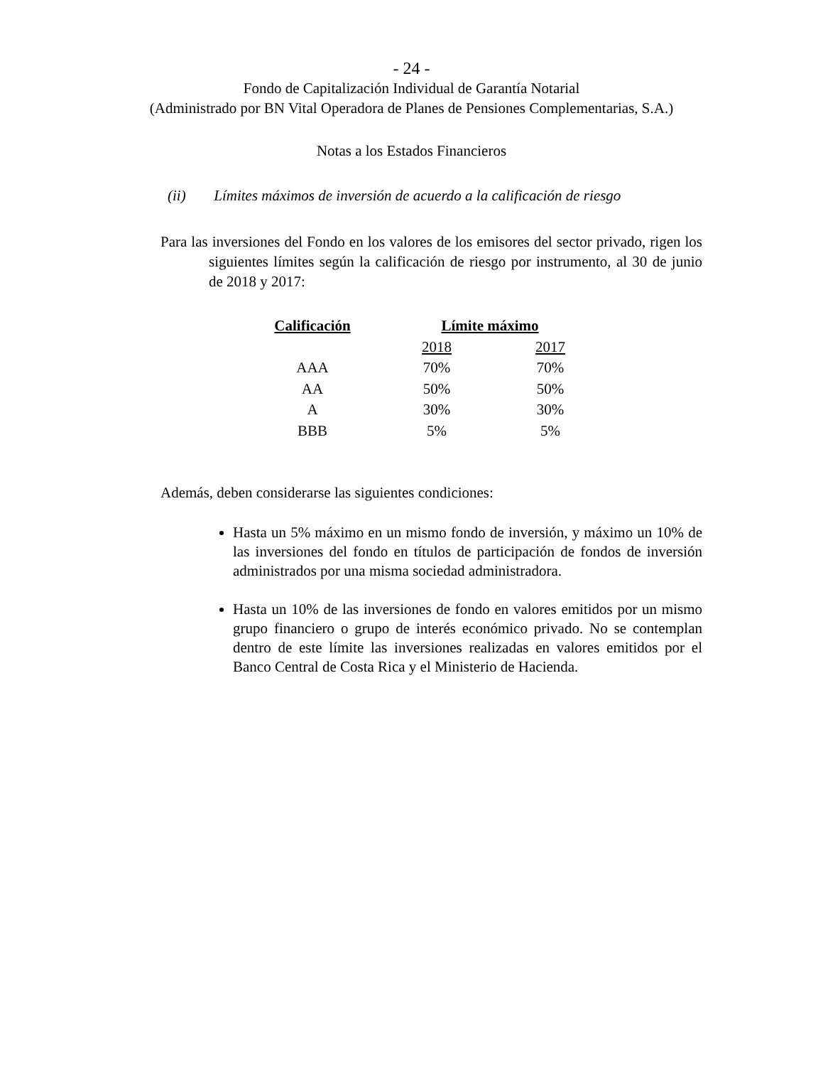- 24 -
Fondo de Capitalización Individual de Garantía Notarial
(Administrado por BN Vital Operadora de Planes de Pensiones Complementarias, S.A.)
Notas a los Estados Financieros
(ii) Límites máximos de inversión de acuerdo a la calificación de riesgo
Para las inversiones del Fondo en los valores de los emisores del sector privado, rigen los siguientes límites según la calificación de riesgo por instrumento, al 30 de junio de 2018 y 2017:
| Calificación | Límite máximo | |
| --- | --- | --- |
| | 2018 | 2017 |
| AAA | 70% | 70% |
| AA | 50% | 50% |
| A | 30% | 30% |
| BBB | 5% | 5% |
Además, deben considerarse las siguientes condiciones:
Hasta un 5% máximo en un mismo fondo de inversión, y máximo un 10% de las inversiones del fondo en títulos de participación de fondos de inversión administrados por una misma sociedad administradora.
Hasta un 10% de las inversiones de fondo en valores emitidos por un mismo grupo financiero o grupo de interés económico privado. No se contemplan dentro de este límite las inversiones realizadas en valores emitidos por el Banco Central de Costa Rica y el Ministerio de Hacienda.